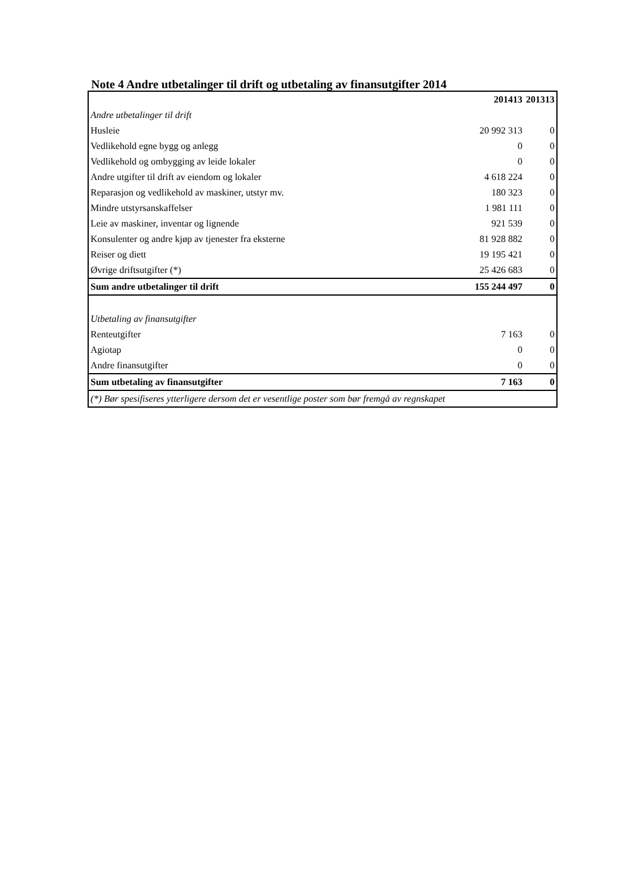Note 4 Andre utbetalinger til drift og utbetaling av finansutgifter 2014
| | 201413 | 201313 |
| --- | --- | --- |
| Andre utbetalinger til drift | | |
| Husleie | 20 992 313 | 0 |
| Vedlikehold egne bygg og anlegg | 0 | 0 |
| Vedlikehold og ombygging av leide lokaler | 0 | 0 |
| Andre utgifter til drift av eiendom og lokaler | 4 618 224 | 0 |
| Reparasjon og vedlikehold av maskiner, utstyr mv. | 180 323 | 0 |
| Mindre utstyrsanskaffelser | 1 981 111 | 0 |
| Leie av maskiner, inventar og lignende | 921 539 | 0 |
| Konsulenter og andre kjøp av tjenester fra eksterne | 81 928 882 | 0 |
| Reiser og diett | 19 195 421 | 0 |
| Øvrige driftsutgifter (*) | 25 426 683 | 0 |
| Sum andre utbetalinger til drift | 155 244 497 | 0 |
| Utbetaling av finansutgifter | | |
| Renteutgifter | 7 163 | 0 |
| Agiotap | 0 | 0 |
| Andre finansutgifter | 0 | 0 |
| Sum utbetaling av finansutgifter | 7 163 | 0 |
| (*) Bør spesifiseres ytterligere dersom det er vesentlige poster som bør fremgå av regnskapet | | |